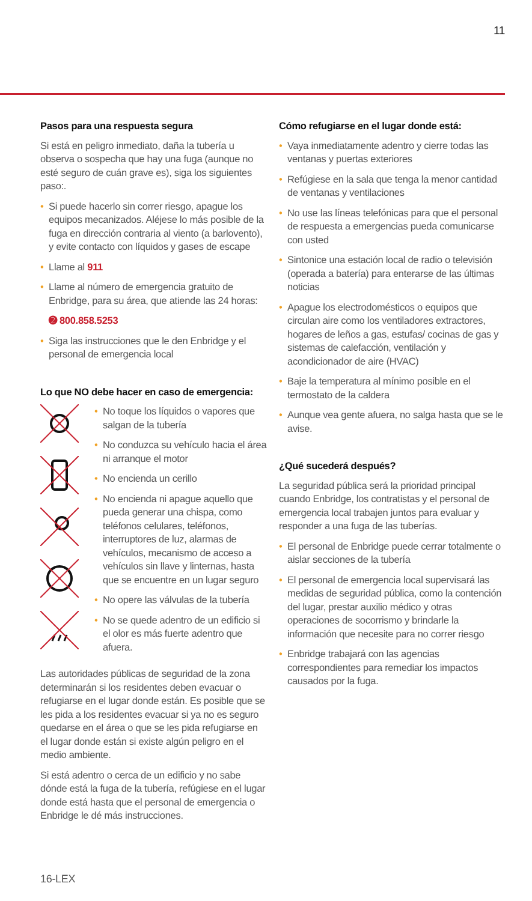11
Pasos para una respuesta segura
Si está en peligro inmediato, daña la tubería u observa o sospecha que hay una fuga (aunque no esté seguro de cuán grave es), siga los siguientes paso:.
• Si puede hacerlo sin correr riesgo, apague los equipos mecanizados. Aléjese lo más posible de la fuga en dirección contraria al viento (a barlovento), y evite contacto con líquidos y gases de escape
• Llame al 911
• Llame al número de emergencia gratuito de Enbridge, para su área, que atiende las 24 horas:
➋ 800.858.5253
• Siga las instrucciones que le den Enbridge y el personal de emergencia local
Lo que NO debe hacer en caso de emergencia:
• No toque los líquidos o vapores que salgan de la tubería
• No conduzca su vehículo hacia el área ni arranque el motor
• No encienda un cerillo
• No encienda ni apague aquello que pueda generar una chispa, como teléfonos celulares, teléfonos, interruptores de luz, alarmas de vehículos, mecanismo de acceso a vehículos sin llave y linternas, hasta que se encuentre en un lugar seguro
• No opere las válvulas de la tubería
• No se quede adentro de un edificio si el olor es más fuerte adentro que afuera.
Las autoridades públicas de seguridad de la zona determinarán si los residentes deben evacuar o refugiarse en el lugar donde están. Es posible que se les pida a los residentes evacuar si ya no es seguro quedarse en el área o que se les pida refugiarse en el lugar donde están si existe algún peligro en el medio ambiente.
Si está adentro o cerca de un edificio y no sabe dónde está la fuga de la tubería, refúgiese en el lugar donde está hasta que el personal de emergencia o Enbridge le dé más instrucciones.
Cómo refugiarse en el lugar donde está:
• Vaya inmediatamente adentro y cierre todas las ventanas y puertas exteriores
• Refúgiese en la sala que tenga la menor cantidad de ventanas y ventilaciones
• No use las líneas telefónicas para que el personal de respuesta a emergencias pueda comunicarse con usted
• Sintonice una estación local de radio o televisión (operada a batería) para enterarse de las últimas noticias
• Apague los electrodomésticos o equipos que circulan aire como los ventiladores extractores, hogares de leños a gas, estufas/ cocinas de gas y sistemas de calefacción, ventilación y acondicionador de aire (HVAC)
• Baje la temperatura al mínimo posible en el termostato de la caldera
• Aunque vea gente afuera, no salga hasta que se le avise.
¿Qué sucederá después?
La seguridad pública será la prioridad principal cuando Enbridge, los contratistas y el personal de emergencia local trabajen juntos para evaluar y responder a una fuga de las tuberías.
• El personal de Enbridge puede cerrar totalmente o aislar secciones de la tubería
• El personal de emergencia local supervisará las medidas de seguridad pública, como la contención del lugar, prestar auxilio médico y otras operaciones de socorrismo y brindarle la información que necesite para no correr riesgo
• Enbridge trabajará con las agencias correspondientes para remediar los impactos causados por la fuga.
16-LEX